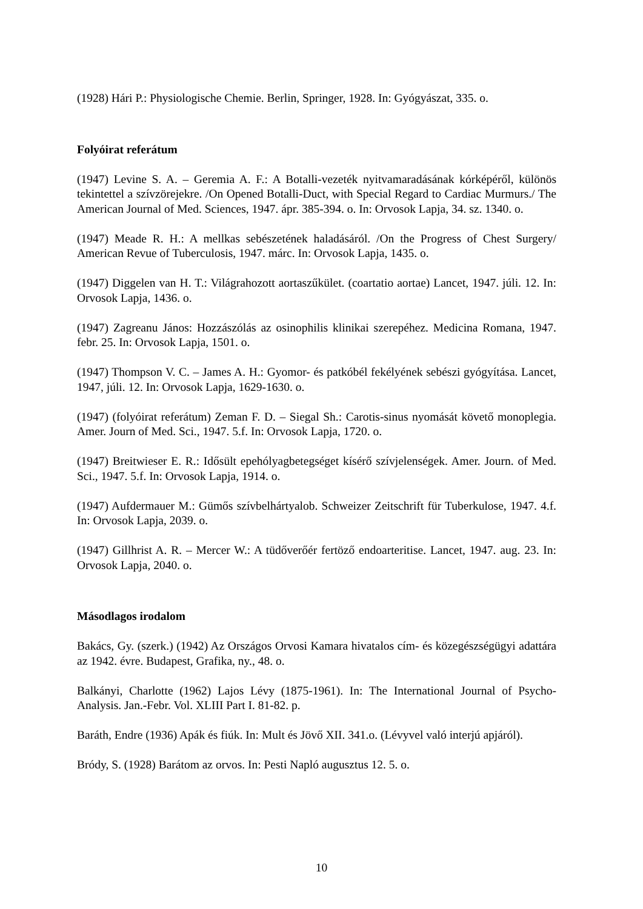(1928) Hári P.: Physiologische Chemie. Berlin, Springer, 1928. In: Gyógyászat, 335. o.
Folyóirat referátum
(1947) Levine S. A. – Geremia A. F.: A Botalli-vezeték nyitvamaradásának kórképéről, különös tekintettel a szívzörejekre. /On Opened Botalli-Duct, with Special Regard to Cardiac Murmurs./ The American Journal of Med. Sciences, 1947. ápr. 385-394. o. In: Orvosok Lapja, 34. sz. 1340. o.
(1947) Meade R. H.: A mellkas sebészetének haladásáról. /On the Progress of Chest Surgery/ American Revue of Tuberculosis, 1947. márc. In: Orvosok Lapja, 1435. o.
(1947) Diggelen van H. T.: Világrahozott aortaszűkület. (coartatio aortae) Lancet, 1947. júli. 12. In: Orvosok Lapja, 1436. o.
(1947) Zagreanu János: Hozzászólás az osinophilis klinikai szerepéhez. Medicina Romana, 1947. febr. 25. In: Orvosok Lapja, 1501. o.
(1947) Thompson V. C. – James A. H.: Gyomor- és patkóbél fekélyének sebészi gyógyítása. Lancet, 1947, júli. 12. In: Orvosok Lapja, 1629-1630. o.
(1947) (folyóirat referátum) Zeman F. D. – Siegal Sh.: Carotis-sinus nyomását követő monoplegia. Amer. Journ of Med. Sci., 1947. 5.f. In: Orvosok Lapja, 1720. o.
(1947) Breitwieser E. R.: Idősült epehólyagbetegséget kísérő szívjelenségek. Amer. Journ. of Med. Sci., 1947. 5.f. In: Orvosok Lapja, 1914. o.
(1947) Aufdermauer M.: Gümős szívbelhártyalob. Schweizer Zeitschrift für Tuberkulose, 1947. 4.f. In: Orvosok Lapja, 2039. o.
(1947) Gillhrist A. R. – Mercer W.: A tüdőverőér fertöző endoarteritise. Lancet, 1947. aug. 23. In: Orvosok Lapja, 2040. o.
Másodlagos irodalom
Bakács, Gy. (szerk.) (1942) Az Országos Orvosi Kamara hivatalos cím- és közegészségügyi adattára az 1942. évre. Budapest, Grafika, ny., 48. o.
Balkányi, Charlotte (1962) Lajos Lévy (1875-1961). In: The International Journal of Psycho-Analysis. Jan.-Febr. Vol. XLIII Part I. 81-82. p.
Baráth, Endre (1936) Apák és fiúk. In: Mult és Jövő XII. 341.o. (Lévyvel való interjú apjáról).
Bródy, S. (1928) Barátom az orvos. In: Pesti Napló augusztus 12. 5. o.
10